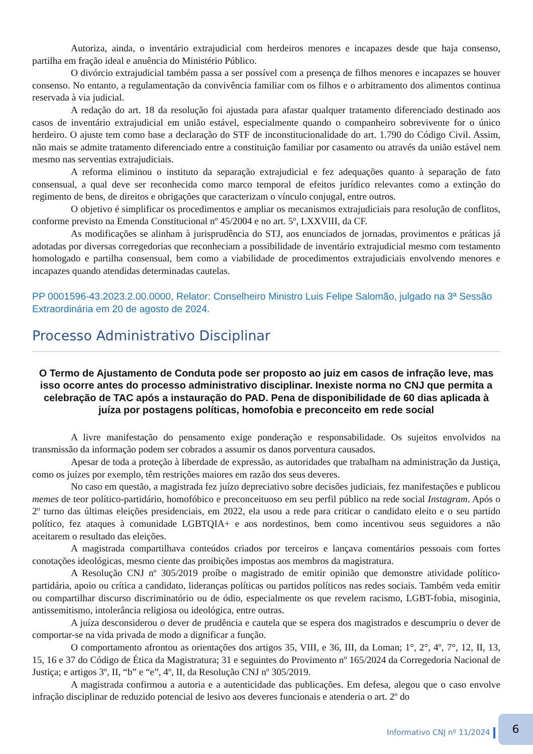Autoriza, ainda, o inventário extrajudicial com herdeiros menores e incapazes desde que haja consenso, partilha em fração ideal e anuência do Ministério Público.
O divórcio extrajudicial também passa a ser possível com a presença de filhos menores e incapazes se houver consenso. No entanto, a regulamentação da convivência familiar com os filhos e o arbitramento dos alimentos continua reservada à via judicial.
A redação do art. 18 da resolução foi ajustada para afastar qualquer tratamento diferenciado destinado aos casos de inventário extrajudicial em união estável, especialmente quando o companheiro sobrevivente for o único herdeiro. O ajuste tem como base a declaração do STF de inconstitucionalidade do art. 1.790 do Código Civil. Assim, não mais se admite tratamento diferenciado entre a constituição familiar por casamento ou através da união estável nem mesmo nas serventias extrajudiciais.
A reforma eliminou o instituto da separação extrajudicial e fez adequações quanto à separação de fato consensual, a qual deve ser reconhecida como marco temporal de efeitos jurídico relevantes como a extinção do regimento de bens, de direitos e obrigações que caracterizam o vínculo conjugal, entre outros.
O objetivo é simplificar os procedimentos e ampliar os mecanismos extrajudiciais para resolução de conflitos, conforme previsto na Emenda Constitucional nº 45/2004 e no art. 5º, LXXVIII, da CF.
As modificações se alinham à jurisprudência do STJ, aos enunciados de jornadas, provimentos e práticas já adotadas por diversas corregedorias que reconheciam a possibilidade de inventário extrajudicial mesmo com testamento homologado e partilha consensual, bem como a viabilidade de procedimentos extrajudiciais envolvendo menores e incapazes quando atendidas determinadas cautelas.
PP 0001596-43.2023.2.00.0000, Relator: Conselheiro Ministro Luis Felipe Salomão, julgado na 3ª Sessão Extraordinária em 20 de agosto de 2024.
Processo Administrativo Disciplinar
O Termo de Ajustamento de Conduta pode ser proposto ao juiz em casos de infração leve, mas isso ocorre antes do processo administrativo disciplinar. Inexiste norma no CNJ que permita a celebração de TAC após a instauração do PAD. Pena de disponibilidade de 60 dias aplicada à juíza por postagens políticas, homofobia e preconceito em rede social
A livre manifestação do pensamento exige ponderação e responsabilidade. Os sujeitos envolvidos na transmissão da informação podem ser cobrados a assumir os danos porventura causados.
Apesar de toda a proteção à liberdade de expressão, as autoridades que trabalham na administração da Justiça, como os juízes por exemplo, têm restrições maiores em razão dos seus deveres.
No caso em questão, a magistrada fez juízo depreciativo sobre decisões judiciais, fez manifestações e publicou memes de teor político-partidário, homofóbico e preconceituoso em seu perfil público na rede social Instagram. Após o 2º turno das últimas eleições presidenciais, em 2022, ela usou a rede para criticar o candidato eleito e o seu partido político, fez ataques à comunidade LGBTQIA+ e aos nordestinos, bem como incentivou seus seguidores a não aceitarem o resultado das eleições.
A magistrada compartilhava conteúdos criados por terceiros e lançava comentários pessoais com fortes conotações ideológicas, mesmo ciente das proibições impostas aos membros da magistratura.
A Resolução CNJ nº 305/2019 proíbe o magistrado de emitir opinião que demonstre atividade político-partidária, apoio ou crítica a candidato, lideranças políticas ou partidos políticos nas redes sociais. Também veda emitir ou compartilhar discurso discriminatório ou de ódio, especialmente os que revelem racismo, LGBT-fobia, misoginia, antissemitismo, intolerância religiosa ou ideológica, entre outras.
A juíza desconsiderou o dever de prudência e cautela que se espera dos magistrados e descumpriu o dever de comportar-se na vida privada de modo a dignificar a função.
O comportamento afrontou as orientações dos artigos 35, VIII, e 36, III, da Loman; 1°, 2°, 4º, 7°, 12, II, 13, 15, 16 e 37 do Código de Ética da Magistratura; 31 e seguintes do Provimento nº 165/2024 da Corregedoria Nacional de Justiça; e artigos 3º, II, “b” e “e”, 4º, II, da Resolução CNJ nº 305/2019.
A magistrada confirmou a autoria e a autenticidade das publicações. Em defesa, alegou que o caso envolve infração disciplinar de reduzido potencial de lesivo aos deveres funcionais e atenderia o art. 2º do
Informativo CNJ nº 11/2024
6